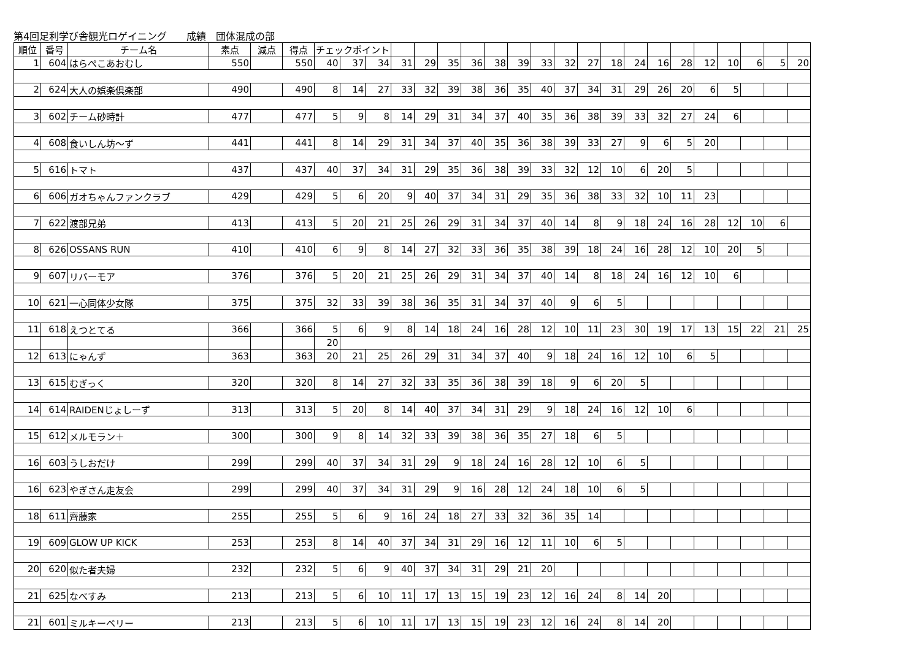第4回足利学び舎観光ロゲイニング　　成績　団体混成の部
| 順位 | 番号 | チーム名 | 素点 | 減点 | 得点 | チェックポイント | | | | | | | | | | | | | | | | | | | | |
| --- | --- | --- | --- | --- | --- | --- | --- | --- | --- | --- | --- | --- | --- | --- | --- | --- | --- | --- | --- | --- | --- | --- | --- | --- | --- | --- |
| 1 | 604 | はらぺこあおむし | 550 | | 550 | 40 | 37 | 34 | 31 | 29 | 35 | 36 | 38 | 39 | 33 | 32 | 27 | 18 | 24 | 16 | 28 | 12 | 10 | 6 | 5 | 20 |
| 2 | 624 | 大人の娯楽倶楽部 | 490 | | 490 | 8 | 14 | 27 | 33 | 32 | 39 | 38 | 36 | 35 | 40 | 37 | 34 | 31 | 29 | 26 | 20 | 6 | 5 | | | |
| 3 | 602 | チーム砂時計 | 477 | | 477 | 5 | 9 | 8 | 14 | 29 | 31 | 34 | 37 | 40 | 35 | 36 | 38 | 39 | 33 | 32 | 27 | 24 | 6 | | | |
| 4 | 608 | 食いしん坊～ず | 441 | | 441 | 8 | 14 | 29 | 31 | 34 | 37 | 40 | 35 | 36 | 38 | 39 | 33 | 27 | 9 | 6 | 5 | 20 | | | | |
| 5 | 616 | トマト | 437 | | 437 | 40 | 37 | 34 | 31 | 29 | 35 | 36 | 38 | 39 | 33 | 32 | 12 | 10 | 6 | 20 | 5 | | | | | |
| 6 | 606 | ガオちゃんファンクラブ | 429 | | 429 | 5 | 6 | 20 | 9 | 40 | 37 | 34 | 31 | 29 | 35 | 36 | 38 | 33 | 32 | 10 | 11 | 23 | | | | |
| 7 | 622 | 渡部兄弟 | 413 | | 413 | 5 | 20 | 21 | 25 | 26 | 29 | 31 | 34 | 37 | 40 | 14 | 8 | 9 | 18 | 24 | 16 | 28 | 12 | 10 | 6 | |
| 8 | 626 | OSSANS RUN | 410 | | 410 | 6 | 9 | 8 | 14 | 27 | 32 | 33 | 36 | 35 | 38 | 39 | 18 | 24 | 16 | 28 | 12 | 10 | 20 | 5 | | |
| 9 | 607 | リバーモア | 376 | | 376 | 5 | 20 | 21 | 25 | 26 | 29 | 31 | 34 | 37 | 40 | 14 | 8 | 18 | 24 | 16 | 12 | 10 | 6 | | | |
| 10 | 621 | 一心同体少女隊 | 375 | | 375 | 32 | 33 | 39 | 38 | 36 | 35 | 31 | 34 | 37 | 40 | 9 | 6 | 5 | | | | | | | | |
| 11 | 618 | えつとてる | 366 | | 366 | 5 | 6 | 9 | 8 | 14 | 18 | 24 | 16 | 28 | 12 | 10 | 11 | 23 | 30 | 19 | 17 | 13 | 15 | 22 | 21 | 25 |
| | | | | | | 20 | | | | | | | | | | | | | | | | | | | | |
| 12 | 613 | にゃんず | 363 | | 363 | 20 | 21 | 25 | 26 | 29 | 31 | 34 | 37 | 40 | 9 | 18 | 24 | 16 | 12 | 10 | 6 | 5 | | | | |
| 13 | 615 | むぎっく | 320 | | 320 | 8 | 14 | 27 | 32 | 33 | 35 | 36 | 38 | 39 | 18 | 9 | 6 | 20 | 5 | | | | | | | |
| 14 | 614 | RAIDENじょしーず | 313 | | 313 | 5 | 20 | 8 | 14 | 40 | 37 | 34 | 31 | 29 | 9 | 18 | 24 | 16 | 12 | 10 | 6 | | | | | |
| 15 | 612 | メルモラン＋ | 300 | | 300 | 9 | 8 | 14 | 32 | 33 | 39 | 38 | 36 | 35 | 27 | 18 | 6 | 5 | | | | | | | | |
| 16 | 603 | うしおだけ | 299 | | 299 | 40 | 37 | 34 | 31 | 29 | 9 | 18 | 24 | 16 | 28 | 12 | 10 | 6 | 5 | | | | | | | |
| 16 | 623 | やぎさん走友会 | 299 | | 299 | 40 | 37 | 34 | 31 | 29 | 9 | 16 | 28 | 12 | 24 | 18 | 10 | 6 | 5 | | | | | | | |
| 18 | 611 | 齊藤家 | 255 | | 255 | 5 | 6 | 9 | 16 | 24 | 18 | 27 | 33 | 32 | 36 | 35 | 14 | | | | | | | | | |
| 19 | 609 | GLOW UP KICK | 253 | | 253 | 8 | 14 | 40 | 37 | 34 | 31 | 29 | 16 | 12 | 11 | 10 | 6 | 5 | | | | | | | | |
| 20 | 620 | 似た者夫婦 | 232 | | 232 | 5 | 6 | 9 | 40 | 37 | 34 | 31 | 29 | 21 | 20 | | | | | | | | | | | |
| 21 | 625 | なべすみ | 213 | | 213 | 5 | 6 | 10 | 11 | 17 | 13 | 15 | 19 | 23 | 12 | 16 | 24 | 8 | 14 | 20 | | | | | | |
| 21 | 601 | ミルキーベリー | 213 | | 213 | 5 | 6 | 10 | 11 | 17 | 13 | 15 | 19 | 23 | 12 | 16 | 24 | 8 | 14 | 20 | | | | | | |